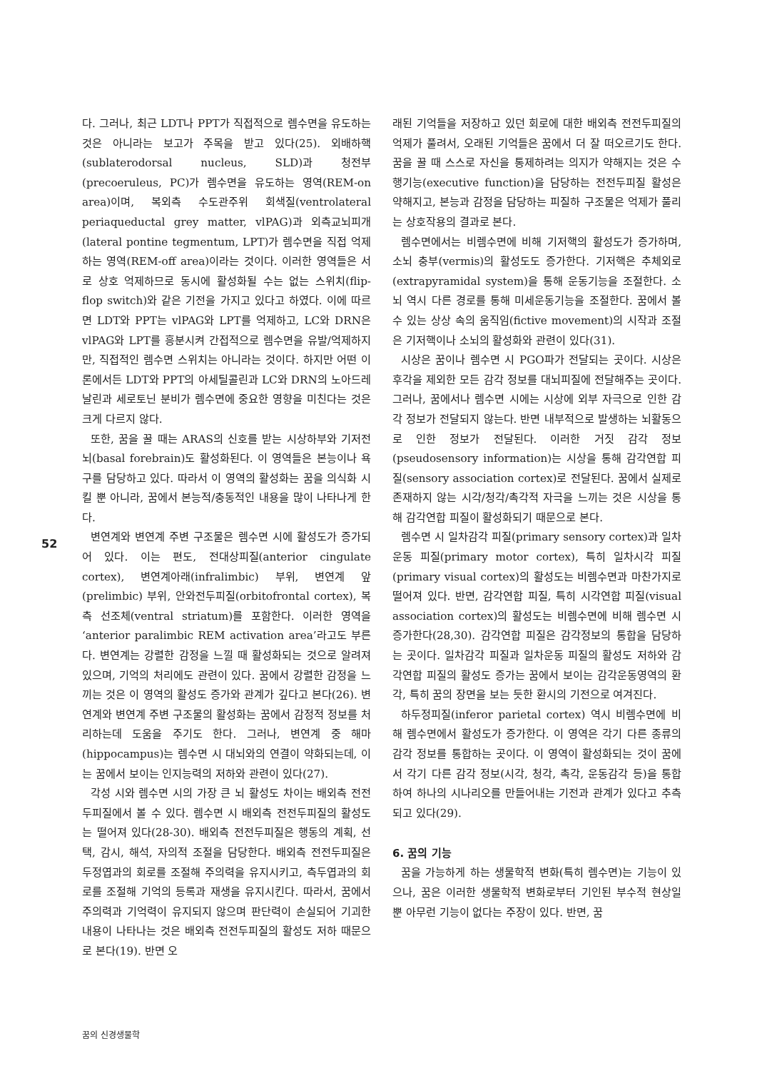52
다. 그러나, 최근 LDT나 PPT가 직접적으로 렘수면을 유도하는 것은 아니라는 보고가 주목을 받고 있다(25). 외배하핵(sublaterodorsal nucleus, SLD)과 청전부(precoeruleus, PC)가 렘수면을 유도하는 영역(REM-on area)이며, 복외측 수도관주위 회색질(ventrolateral periaqueductal grey matter, vlPAG)과 외측교뇌피개(lateral pontine tegmentum, LPT)가 렘수면을 직접 억제하는 영역(REM-off area)이라는 것이다. 이러한 영역들은 서로 상호 억제하므로 동시에 활성화될 수는 없는 스위치(flip-flop switch)와 같은 기전을 가지고 있다고 하였다. 이에 따르면 LDT와 PPT는 vlPAG와 LPT를 억제하고, LC와 DRN은 vlPAG와 LPT를 흥분시켜 간접적으로 렘수면을 유발/억제하지만, 직접적인 렘수면 스위치는 아니라는 것이다. 하지만 어떤 이론에서든 LDT와 PPT의 아세틸콜린과 LC와 DRN의 노아드레날린과 세로토닌 분비가 렘수면에 중요한 영향을 미친다는 것은 크게 다르지 않다.
또한, 꿈을 꿀 때는 ARAS의 신호를 받는 시상하부와 기저전뇌(basal forebrain)도 활성화된다. 이 영역들은 본능이나 욕구를 담당하고 있다. 따라서 이 영역의 활성화는 꿈을 의식화 시킬 뿐 아니라, 꿈에서 본능적/충동적인 내용을 많이 나타나게 한다.
변연계와 변연계 주변 구조물은 렘수면 시에 활성도가 증가되어 있다. 이는 편도, 전대상피질(anterior cingulate cortex), 변연계아래(infralimbic) 부위, 변연계 앞(prelimbic) 부위, 안와전두피질(orbitofrontal cortex), 복측 선조체(ventral striatum)를 포함한다. 이러한 영역을 ‘anterior paralimbic REM activation area’라고도 부른다. 변연계는 강렬한 감정을 느낄 때 활성화되는 것으로 알려져 있으며, 기억의 처리에도 관련이 있다. 꿈에서 강렬한 감정을 느끼는 것은 이 영역의 활성도 증가와 관계가 깊다고 본다(26). 변연계와 변연계 주변 구조물의 활성화는 꿈에서 감정적 정보를 처리하는데 도움을 주기도 한다. 그러나, 변연계 중 해마(hippocampus)는 렘수면 시 대뇌와의 연결이 약화되는데, 이는 꿈에서 보이는 인지능력의 저하와 관련이 있다(27).
각성 시와 렘수면 시의 가장 큰 뇌 활성도 차이는 배외측 전전두피질에서 볼 수 있다. 렘수면 시 배외측 전전두피질의 활성도는 떨어져 있다(28-30). 배외측 전전두피질은 행동의 계획, 선택, 감시, 해석, 자의적 조절을 담당한다. 배외측 전전두피질은 두정엽과의 회로를 조절해 주의력을 유지시키고, 측두엽과의 회로를 조절해 기억의 등록과 재생을 유지시킨다. 따라서, 꿈에서 주의력과 기억력이 유지되지 않으며 판단력이 손실되어 기괴한 내용이 나타나는 것은 배외측 전전두피질의 활성도 저하 때문으로 본다(19). 반면 오
래된 기억들을 저장하고 있던 회로에 대한 배외측 전전두피질의 억제가 풀려서, 오래된 기억들은 꿈에서 더 잘 떠오르기도 한다. 꿈을 꿀 때 스스로 자신을 통제하려는 의지가 약해지는 것은 수행기능(executive function)을 담당하는 전전두피질 활성은 약해지고, 본능과 감정을 담당하는 피질하 구조물은 억제가 풀리는 상호작용의 결과로 본다.
렘수면에서는 비렘수면에 비해 기저핵의 활성도가 증가하며, 소뇌 충부(vermis)의 활성도도 증가한다. 기저핵은 추체외로(extrapyramidal system)을 통해 운동기능을 조절한다. 소뇌 역시 다른 경로를 통해 미세운동기능을 조절한다. 꿈에서 볼 수 있는 상상 속의 움직임(fictive movement)의 시작과 조절은 기저핵이나 소뇌의 활성화와 관련이 있다(31).
시상은 꿈이나 렘수면 시 PGO파가 전달되는 곳이다. 시상은 후각을 제외한 모든 감각 정보를 대뇌피질에 전달해주는 곳이다. 그러나, 꿈에서나 렘수면 시에는 시상에 외부 자극으로 인한 감각 정보가 전달되지 않는다. 반면 내부적으로 발생하는 뇌활동으로 인한 정보가 전달된다. 이러한 거짓 감각 정보(pseudosensory information)는 시상을 통해 감각연합 피질(sensory association cortex)로 전달된다. 꿈에서 실제로 존재하지 않는 시각/청각/촉각적 자극을 느끼는 것은 시상을 통해 감각연합 피질이 활성화되기 때문으로 본다.
렘수면 시 일차감각 피질(primary sensory cortex)과 일차운동 피질(primary motor cortex), 특히 일차시각 피질(primary visual cortex)의 활성도는 비렘수면과 마찬가지로 떨어져 있다. 반면, 감각연합 피질, 특히 시각연합 피질(visual association cortex)의 활성도는 비렘수면에 비해 렘수면 시 증가한다(28,30). 감각연합 피질은 감각정보의 통합을 담당하는 곳이다. 일차감각 피질과 일차운동 피질의 활성도 저하와 감각연합 피질의 활성도 증가는 꿈에서 보이는 감각운동영역의 환각, 특히 꿈의 장면을 보는 듯한 환시의 기전으로 여겨진다.
하두정피질(inferor parietal cortex) 역시 비렘수면에 비해 렘수면에서 활성도가 증가한다. 이 영역은 각기 다른 종류의 감각 정보를 통합하는 곳이다. 이 영역이 활성화되는 것이 꿈에서 각기 다른 감각 정보(시각, 청각, 촉각, 운동감각 등)을 통합하여 하나의 시나리오를 만들어내는 기전과 관계가 있다고 추측되고 있다(29).
6. 꿈의 기능
꿈을 가능하게 하는 생물학적 변화(특히 렘수면)는 기능이 있으나, 꿈은 이러한 생물학적 변화로부터 기인된 부수적 현상일 뿐 아무런 기능이 없다는 주장이 있다. 반면, 꿈
꿈의 신경생물학